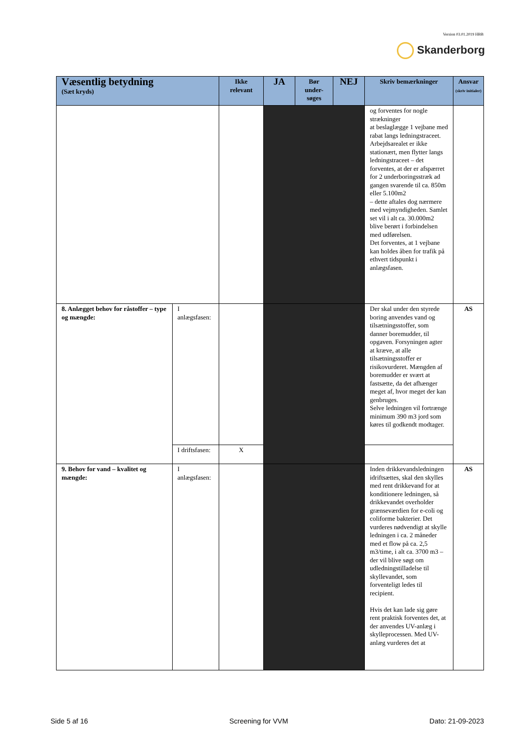Version 03.01.2019 HBB
Skanderborg
| Væsentlig betydning (Sæt kryds) | | Ikke relevant | JA | Bør under-søges | NEJ | Skriv bemærkninger | Ansvar (skriv initialer) |
| --- | --- | --- | --- | --- | --- | --- | --- |
| | | | | | | og forventes for nogle strækninger at beslaglægge 1 vejbane med rabat langs ledningstraceet. Arbejdsarealet er ikke stationært, men flytter langs ledningstraceet – det forventes, at der er afspærret for 2 underboringsstræk ad gangen svarende til ca. 850m eller 5.100m2 – dette aftales dog nærmere med vejmyndigheden. Samlet set vil i alt ca. 30.000m2 blive berørt i forbindelsen med udførelsen. Det forventes, at 1 vejbane kan holdes åben for trafik på ethvert tidspunkt i anlægsfasen. | |
| 8. Anlægget behov for råstoffer – type og mængde: | I anlægsfasen: | | | | | Der skal under den styrede boring anvendes vand og tilsætningsstoffer, som danner boremudder, til opgaven. Forsyningen agter at kræve, at alle tilsætningsstoffer er risikovurderet. Mængden af boremudder er svært at fastsætte, da det afhænger meget af, hvor meget der kan genbruges. Selve ledningen vil fortrænge minimum 390 m3 jord som køres til godkendt modtager. | AS |
| | I driftsfasen: | X | | | | | |
| 9. Behov for vand – kvalitet og mængde: | I anlægsfasen: | | | | | Inden drikkevandsledningen idriftsættes, skal den skylles med rent drikkevand for at konditionere ledningen, så drikkevandet overholder grænseværdien for e-coli og coliforme bakterier. Det vurderes nødvendigt at skylle ledningen i ca. 2 måneder med et flow på ca. 2,5 m3/time, i alt ca. 3700 m3 – der vil blive søgt om udledningstilladelse til skyllevandet, som forventeligt ledes til recipient. Hvis det kan lade sig gøre rent praktisk forventes det, at der anvendes UV-anlæg i skylleprocessen. Med UV-anlæg vurderes det at | AS |
Side 5 af 16 Screening for VVM Dato: 21-09-2023